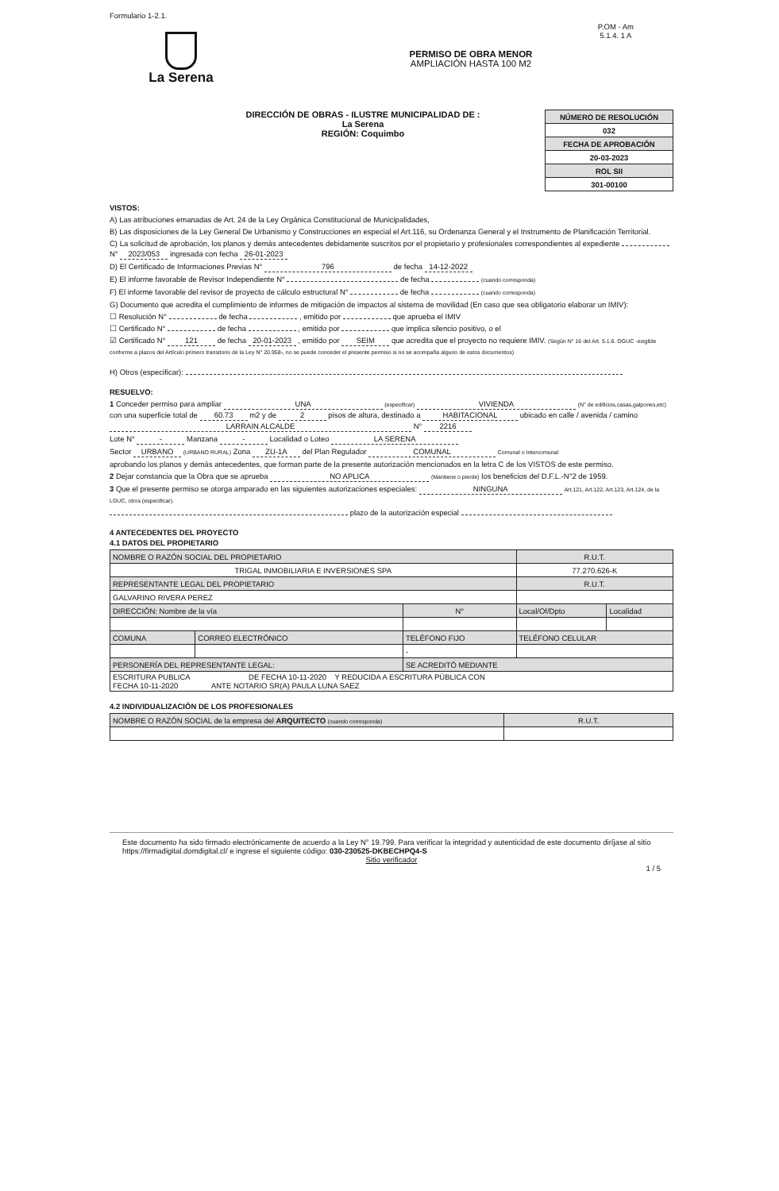Formulario 1-2.1.
P.OM - Am
5.1.4. 1 A
La Serena
PERMISO DE OBRA MENOR
AMPLIACIÓN HASTA 100 M2
DIRECCIÓN DE OBRAS - ILUSTRE MUNICIPALIDAD DE :
La Serena
REGIÓN: Coquimbo
| NÚMERO DE RESOLUCIÓN |
| 032 |
| FECHA DE APROBACIÓN |
| 20-03-2023 |
| ROL SII |
| 301-00100 |
VISTOS:
A) Las atribuciones emanadas de Art. 24 de la Ley Orgánica Constitucional de Municipalidades,
B) Las disposiciones de la Ley General De Urbanismo y Construcciones en especial el Art.116, su Ordenanza General y el Instrumento de Planificación Territorial.
C) La solicitud de aprobación, los planos y demás antecedentes debidamente suscritos por el propietario y profesionales correspondientes al expediente N° 2023/053 ingresada con fecha 26-01-2023
D) El Certificado de Informaciones Previas N° 796 de fecha 14-12-2022
E) El informe favorable de Revisor Independiente N° de fecha (cuando corresponda)
F) El informe favorable del revisor de proyecto de cálculo estructural N° de fecha (cuando corresponda)
G) Documento que acredita el cumplimiento de informes de mitigación de impactos al sistema de movilidad (En caso que sea obligatorio elaborar un IMIV):
☐ Resolución N° de fecha , emitido por que aprueba el IMIV
☐ Certificado N° de fecha , emitido por que implica silencio positivo, o el
☑ Certificado N° 121 de fecha 20-01-2023 , emitido por SEIM que acredita que el proyecto no requiere IMIV. (Según N° 16 del Art. 5.1.6. OGUC -exigible conforme a plazos del Artículo primero transitorio de la Ley N° 20.958-, no se puede conceder el presente permiso si no se acompaña alguno de estos documentos)
H) Otros (especificar):
RESUELVO:
1 Conceder permiso para ampliar UNA (especificar) VIVIENDA (N° de edificios,casas,galpones,etc) con una superficie total de 60.73 m2 y de 2 pisos de altura, destinado a HABITACIONAL ubicado en calle / avenida / camino LARRAIN ALCALDE N° 2216
Lote N° - Manzana - Localidad o Loteo LA SERENA
Sector URBANO (URBANO RURAL) Zona ZU-1A del Plan Regulador COMUNAL Comunal o Intercomunal
aprobando los planos y demás antecedentes, que forman parte de la presente autorización mencionados en la letra C de los VISTOS de este permiso.
2 Dejar constancia que la Obra que se aprueba NO APLICA (Mantiene o pierde) los beneficios del D.F.L.-N°2 de 1959.
3 Que el presente permiso se otorga amparado en las siguientes autorizaciones especiales: NINGUNA Art.121, Art.122, Art.123, Art.124, de la LGUC, otros (especificar).
plazo de la autorización especial
4 ANTECEDENTES DEL PROYECTO
4.1 DATOS DEL PROPIETARIO
| NOMBRE O RAZÓN SOCIAL DEL PROPIETARIO | | | | R.U.T. | |
| TRIGAL INMOBILIARIA E INVERSIONES SPA | | | | 77.270.626-K | |
| REPRESENTANTE LEGAL DEL PROPIETARIO | | | | R.U.T. | |
| GALVARINO RIVERA PEREZ | | | | | |
| DIRECCIÓN: Nombre de la vía | | | N° | Local/Of/Dpto | Localidad |
| COMUNA | CORREO ELECTRÓNICO | TELÉFONO FIJO | | TELÉFONO CELULAR | |
| | | - | | | |
| PERSONERÍA DEL REPRESENTANTE LEGAL: | | SE ACREDITÓ MEDIANTE | | | |
| ESCRITURA PUBLICA DE FECHA 10-11-2020 Y REDUCIDA A ESCRITURA PÚBLICA CON FECHA 10-11-2020 ANTE NOTARIO SR(A) PAULA LUNA SAEZ | | | | | |
4.2 INDIVIDUALIZACIÓN DE LOS PROFESIONALES
| NOMBRE O RAZÓN SOCIAL de la empresa del ARQUITECTO (cuando corresponda) | R.U.T. |
Este documento ha sido firmado electrónicamente de acuerdo a la Ley N° 19.799. Para verificar la integridad y autenticidad de este documento diríjase al sitio https://firmadigital.domdigital.cl/ e ingrese el siguiente código: 030-230525-DKBECHPQ4-S
Sitio verificador
1 / 5